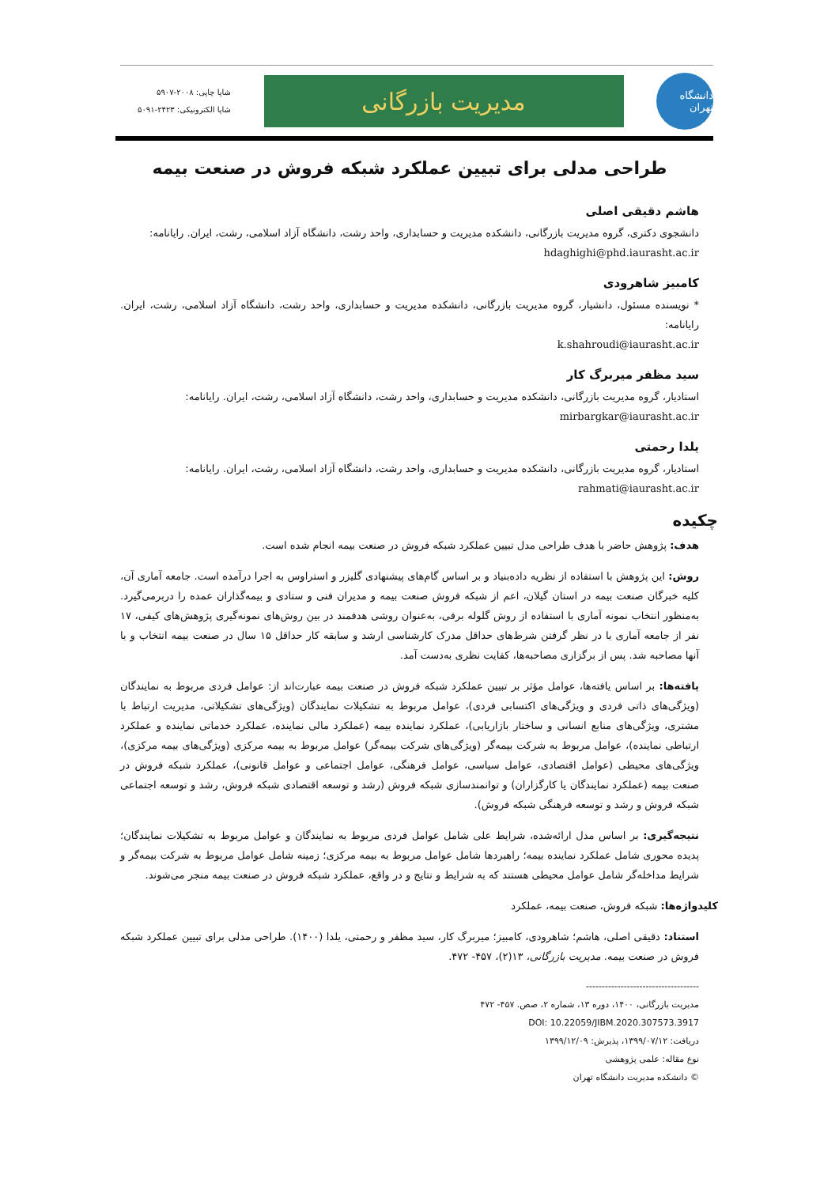دانشگاه تهران
مدیریت بازرگانی
شاپا چاپی: ۲۰۰۸-۵۹۰۷
شاپا الکترونیکی: ۲۴۲۳-۵۰۹۱
طراحی مدلی برای تبیین عملکرد شبکه فروش در صنعت بیمه
هاشم دقیقی اصلی
دانشجوی دکتری، گروه مدیریت بازرگانی، دانشکده مدیریت و حسابداری، واحد رشت، دانشگاه آزاد اسلامی، رشت، ایران. رایانامه:
hdaghighi@phd.iaurasht.ac.ir
کامبیز شاهرودی
* نویسنده مسئول، دانشیار، گروه مدیریت بازرگانی، دانشکده مدیریت و حسابداری، واحد رشت، دانشگاه آزاد اسلامی، رشت، ایران. رایانامه:
k.shahroudi@iaurasht.ac.ir
سید مظفر میربرگ کار
استادیار، گروه مدیریت بازرگانی، دانشکده مدیریت و حسابداری، واحد رشت، دانشگاه آزاد اسلامی، رشت، ایران. رایانامه:
mirbargkar@iaurasht.ac.ir
یلدا رحمتی
استادیار، گروه مدیریت بازرگانی، دانشکده مدیریت و حسابداری، واحد رشت، دانشگاه آزاد اسلامی، رشت، ایران. رایانامه:
rahmati@iaurasht.ac.ir
چکیده
هدف: پژوهش حاضر با هدف طراحی مدل تبیین عملکرد شبکه فروش در صنعت بیمه انجام شده است.
روش: این پژوهش با استفاده از نظریه داده‌بنیاد و بر اساس گام‌های پیشنهادی گلیزر و استراوس به اجرا درآمده است. جامعه آماری آن، کلیه خبرگان صنعت بیمه در استان گیلان، اعم از شبکه فروش صنعت بیمه و مدیران فنی و ستادی و بیمه‌گذاران عمده را دربرمی‌گیرد. به‌منظور انتخاب نمونه آماری با استفاده از روش گلوله برفی، به‌عنوان روشی هدفمند در بین روش‌های نمونه‌گیری پژوهش‌های کیفی، ۱۷ نفر از جامعه آماری با در نظر گرفتن شرط‌های حداقل مدرک کارشناسی ارشد و سابقه کار حداقل ۱۵ سال در صنعت بیمه انتخاب و با آنها مصاحبه شد. پس از برگزاری مصاحبه‌ها، کفایت نظری به‌دست آمد.
یافته‌ها: بر اساس یافته‌ها، عوامل مؤثر بر تبیین عملکرد شبکه فروش در صنعت بیمه عبارت‌اند از: عوامل فردی مربوط به نمایندگان (ویژگی‌های ذاتی فردی و ویژگی‌های اکتسابی فردی)، عوامل مربوط به تشکیلات نمایندگان (ویژگی‌های تشکیلاتی، مدیریت ارتباط با مشتری، ویژگی‌های منابع انسانی و ساختار بازاریابی)، عملکرد نماینده بیمه (عملکرد مالی نماینده، عملکرد خدماتی نماینده و عملکرد ارتباطی نماینده)، عوامل مربوط به شرکت بیمه‌گر (ویژگی‌های شرکت بیمه‌گر) عوامل مربوط به بیمه مرکزی (ویژگی‌های بیمه مرکزی)، ویژگی‌های محیطی (عوامل اقتصادی، عوامل سیاسی، عوامل فرهنگی، عوامل اجتماعی و عوامل قانونی)، عملکرد شبکه فروش در صنعت بیمه (عملکرد نمایندگان یا کارگزاران) و توانمندسازی شبکه فروش (رشد و توسعه اقتصادی شبکه فروش، رشد و توسعه اجتماعی شبکه فروش و رشد و توسعه فرهنگی شبکه فروش).
نتیجه‌گیری: بر اساس مدل ارائه‌شده، شرایط علی شامل عوامل فردی مربوط به نمایندگان و عوامل مربوط به تشکیلات نمایندگان؛ پدیده محوری شامل عملکرد نماینده بیمه؛ راهبردها شامل عوامل مربوط به بیمه مرکزی؛ زمینه شامل عوامل مربوط به شرکت بیمه‌گر و شرایط مداخله‌گر شامل عوامل محیطی هستند که به شرایط و نتایج و در واقع، عملکرد شبکه فروش در صنعت بیمه منجر می‌شوند.
کلیدواژه‌ها: شبکه فروش، صنعت بیمه، عملکرد
استناد: دقیقی اصلی، هاشم؛ شاهرودی، کامبیز؛ میربرگ کار، سید مظفر و رحمتی، یلدا (۱۴۰۰). طراحی مدلی برای تبیین عملکرد شبکه فروش در صنعت بیمه. مدیریت بازرگانی، ۱۳(۲)، ۴۵۷- ۴۷۲.
------------------------------------
مدیریت بازرگانی، ۱۴۰۰، دوره ۱۳، شماره ۲، صص. ۴۵۷- ۴۷۲
DOI: 10.22059/JIBM.2020.307573.3917
دریافت: ۱۳۹۹/۰۷/۱۲، پذیرش: ۱۳۹۹/۱۲/۰۹
نوع مقاله: علمی پژوهشی
© دانشکده مدیریت دانشگاه تهران